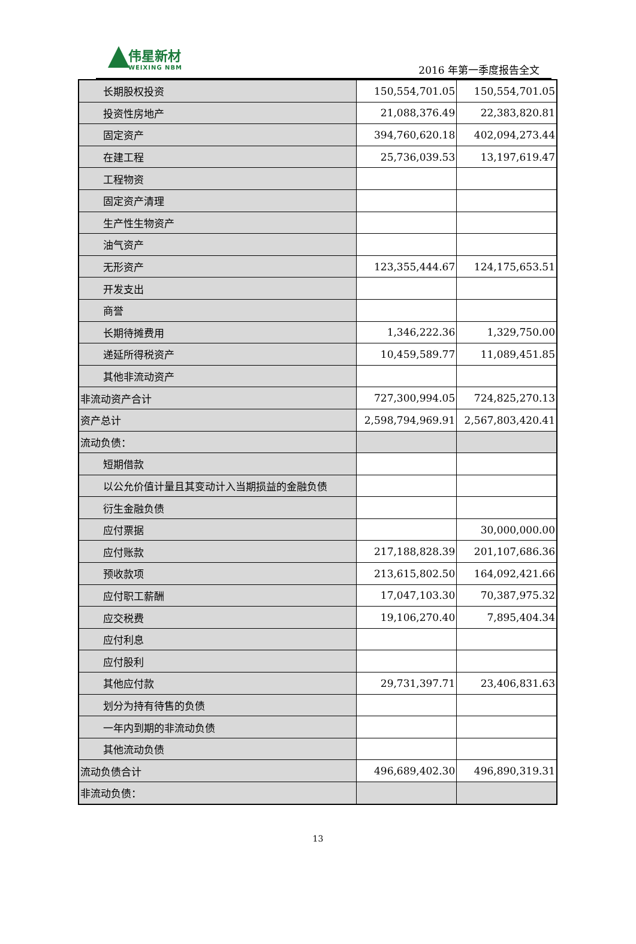伟星新材
WEIXING NBM
2016 年第一季度报告全文
| 长期股权投资 | 150,554,701.05 | 150,554,701.05 |
| 投资性房地产 | 21,088,376.49 | 22,383,820.81 |
| 固定资产 | 394,760,620.18 | 402,094,273.44 |
| 在建工程 | 25,736,039.53 | 13,197,619.47 |
| 工程物资 | | |
| 固定资产清理 | | |
| 生产性生物资产 | | |
| 油气资产 | | |
| 无形资产 | 123,355,444.67 | 124,175,653.51 |
| 开发支出 | | |
| 商誉 | | |
| 长期待摊费用 | 1,346,222.36 | 1,329,750.00 |
| 递延所得税资产 | 10,459,589.77 | 11,089,451.85 |
| 其他非流动资产 | | |
| 非流动资产合计 | 727,300,994.05 | 724,825,270.13 |
| 资产总计 | 2,598,794,969.91 | 2,567,803,420.41 |
| 流动负债： | | |
| 短期借款 | | |
| 以公允价值计量且其变动计入当期损益的金融负债 | | |
| 衍生金融负债 | | |
| 应付票据 | | 30,000,000.00 |
| 应付账款 | 217,188,828.39 | 201,107,686.36 |
| 预收款项 | 213,615,802.50 | 164,092,421.66 |
| 应付职工薪酬 | 17,047,103.30 | 70,387,975.32 |
| 应交税费 | 19,106,270.40 | 7,895,404.34 |
| 应付利息 | | |
| 应付股利 | | |
| 其他应付款 | 29,731,397.71 | 23,406,831.63 |
| 划分为持有待售的负债 | | |
| 一年内到期的非流动负债 | | |
| 其他流动负债 | | |
| 流动负债合计 | 496,689,402.30 | 496,890,319.31 |
| 非流动负债： | | |
13